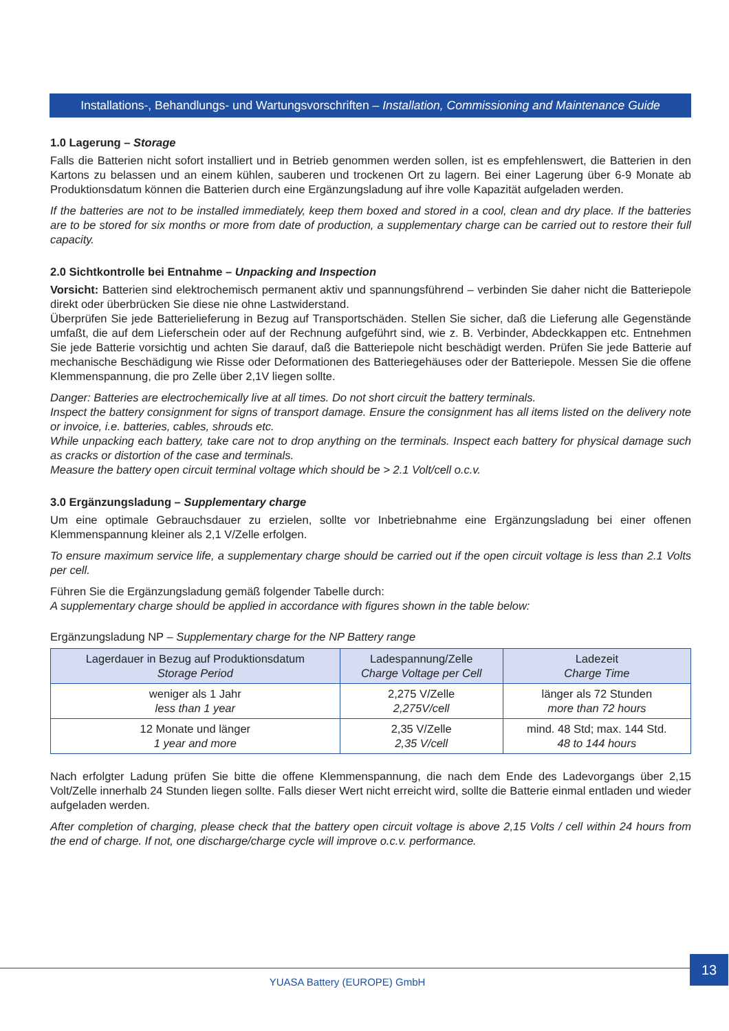Installations-, Behandlungs- und Wartungsvorschriften – Installation, Commissioning and Maintenance Guide
1.0 Lagerung – Storage
Falls die Batterien nicht sofort installiert und in Betrieb genommen werden sollen, ist es empfehlenswert, die Batterien in den Kartons zu belassen und an einem kühlen, sauberen und trockenen Ort zu lagern. Bei einer Lagerung über 6-9 Monate ab Produktionsdatum können die Batterien durch eine Ergänzungsladung auf ihre volle Kapazität aufgeladen werden.
If the batteries are not to be installed immediately, keep them boxed and stored in a cool, clean and dry place. If the batteries are to be stored for six months or more from date of production, a supplementary charge can be carried out to restore their full capacity.
2.0 Sichtkontrolle bei Entnahme – Unpacking and Inspection
Vorsicht: Batterien sind elektrochemisch permanent aktiv und spannungsführend – verbinden Sie daher nicht die Batteriepole direkt oder überbrücken Sie diese nie ohne Lastwiderstand.
Überprüfen Sie jede Batterielieferung in Bezug auf Transportschäden. Stellen Sie sicher, daß die Lieferung alle Gegenstände umfaßt, die auf dem Lieferschein oder auf der Rechnung aufgeführt sind, wie z. B. Verbinder, Abdeckkappen etc. Entnehmen Sie jede Batterie vorsichtig und achten Sie darauf, daß die Batteriepole nicht beschädigt werden. Prüfen Sie jede Batterie auf mechanische Beschädigung wie Risse oder Deformationen des Batteriegehäuses oder der Batteriepole. Messen Sie die offene Klemmenspannung, die pro Zelle über 2,1V liegen sollte.
Danger: Batteries are electrochemically live at all times. Do not short circuit the battery terminals.
Inspect the battery consignment for signs of transport damage. Ensure the consignment has all items listed on the delivery note or invoice, i.e. batteries, cables, shrouds etc.
While unpacking each battery, take care not to drop anything on the terminals. Inspect each battery for physical damage such as cracks or distortion of the case and terminals.
Measure the battery open circuit terminal voltage which should be > 2.1 Volt/cell o.c.v.
3.0 Ergänzungsladung – Supplementary charge
Um eine optimale Gebrauchsdauer zu erzielen, sollte vor Inbetriebnahme eine Ergänzungsladung bei einer offenen Klemmenspannung kleiner als 2,1 V/Zelle erfolgen.
To ensure maximum service life, a supplementary charge should be carried out if the open circuit voltage is less than 2.1 Volts per cell.
Führen Sie die Ergänzungsladung gemäß folgender Tabelle durch:
A supplementary charge should be applied in accordance with figures shown in the table below:
Ergänzungsladung NP – Supplementary charge for the NP Battery range
| Lagerdauer in Bezug auf Produktionsdatum Storage Period | Ladespannung/Zelle Charge Voltage per Cell | Ladezeit Charge Time |
| --- | --- | --- |
| weniger als 1 Jahr less than 1 year | 2,275 V/Zelle 2,275V/cell | länger als 72 Stunden more than 72 hours |
| 12 Monate und länger 1 year and more | 2,35 V/Zelle 2,35 V/cell | mind. 48 Std; max. 144 Std. 48 to 144 hours |
Nach erfolgter Ladung prüfen Sie bitte die offene Klemmenspannung, die nach dem Ende des Ladevorgangs über 2,15 Volt/Zelle innerhalb 24 Stunden liegen sollte. Falls dieser Wert nicht erreicht wird, sollte die Batterie einmal entladen und wieder aufgeladen werden.
After completion of charging, please check that the battery open circuit voltage is above 2,15 Volts / cell within 24 hours from the end of charge. If not, one discharge/charge cycle will improve o.c.v. performance.
YUASA Battery (EUROPE) GmbH
13